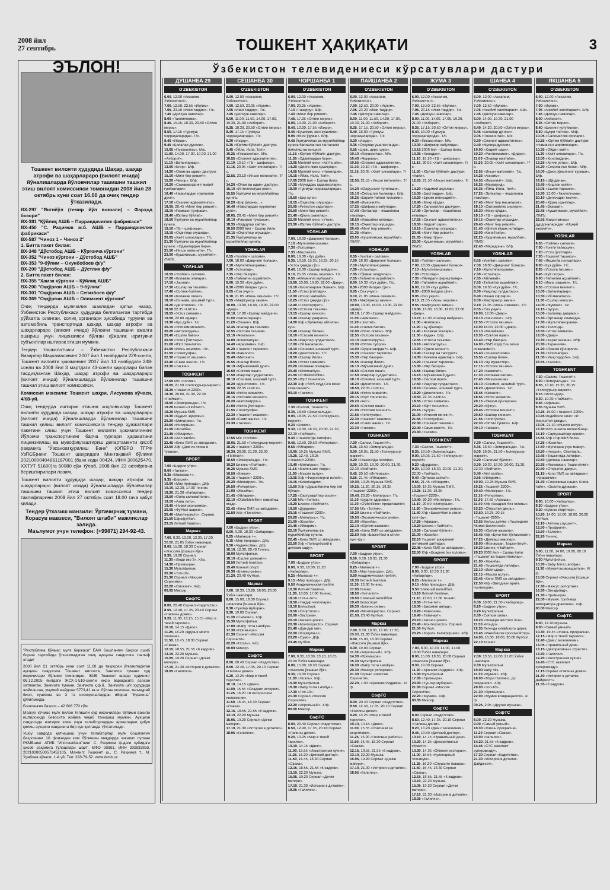2008 йил
27 сентябрь
ТОШКЕНТ ҲАҚИҚАТИ 3
ЭЪЛОН!
Тошкент вилояти ҳудудида Шаҳар, шаҳар атрофи ва шаҳарлараро (вилоят ичида) йўналишларда йўловчилар ташишни ташкил этиш вилоят комиссияси томонидан 2008 йил 28 октябрь куни соат 16.00 да очиқ тендер ўтказилади.
ВХ-297 "Янгийўл (темир йўл вокзали) – Фарҳод бозори"
ВХ-381 "Қўйлиқ АШБ – Паррандачилик фабрикаси"
ВХ-450 "С. Раҳимов м.б. АШБ – Паррандачилик фабрикаси"
ВХ-587 "Чиноз 1 – Чиноз 2"
1. Битта пакет билан:
ВХ-348 "Дўстобод АШБ – Кўргонча кўргони"
ВХ-352 "Чиноз кўргони – Дўстобод АШБ"
ВХ-353 "9-бўлим – Охунбобоев ф/у"
ВХ-209 "Дўстобод АШБ – Дўстлик ф/у"
2. Битта пакет билан:
ВХ-355 "Ҳамза кўргони – Қўйлиқ АШБ"
ВХ-200 "Оққўрғон АШБ – 9-бўлим"
ВХ-301 "Оққўрғон АШБ – Сегизбоев ф/у"
ВХ-369 "Оққўрғон АШБ – Олимкент кўргони"
Очиқ тендерда мулкчилик шаклидан қатъи назар, Ўзбекистон Республикаси ҳудудида белгиланган тартибда рўйхатга олинган, солиқ органлари ҳисобида турувчи ва автомобиль транспортида шаҳар, шаҳар атрофи ва шаҳарлараро (вилоят ичида) йўловчи ташишни амалга ошириш учун лицензияси бўлган хўжалик юритувчи субъектлар иштирок этиши мумкин.
Тендер ташкилотчиси – Ўзбекистон Республикаси Вазирлар Маҳкамасининг 2007 йил 1 ноябрдаги 229-сонли, Тошкент вилояти ҳокимининг 2007 йил 14 ноябрдаги 248-сонли ва 2008 йил 3 мартдаги 43-сонли қарорлари билан тасдиқланган Шаҳар, шаҳар атрофи ва шаҳарлараро (вилоят ичида) йўналишларда йўловчилар ташишни ташкил этиш вилоят комиссияси.
Комиссия манзили: Тошкент шаҳри, Лисунова кўчаси, 4/68-уй.
Очиқ тендерда иштирок этишни хоҳловчилар Тошкент вилояти ҳудудида шаҳар, шаҳар атрофи ва шаҳарлараро (вилоят ичида) йўналишларда йўловчилар ташишни ташкил қилиш вилоят комиссиясига тендер ҳужжатлари пакетини олиш учун Тошкент вилояти ҳокимлигининг Йўловчи транспортининг барча турлари ҳаракатини лицензиялаш ва мувофиқлаштириш департаменти ҳисоб рақамига "Ўзсаноатқурилиш Банк" (ОПЕРО ТГРФ УзПСБ)нинг Тошкент шаҳридаги Минтақавий бўлими 20210000404661167001 (банк коди 00424, ИНН 300625470, ХХТУТ 51600)га 50080 сўм тўлаб, 2008 йил 23 октябргача бериштирилари лозим.
Тошкент вилояти ҳудудида шаҳар, шаҳар атрофи ва шаҳарлараро (вилоят ичида) йўналишларда йўловчилар ташишни ташкил этиш вилоят комиссияси тендер таклифларини 2008 йил 27 октябрь соат 18.00 гача қабул қилади.
Тендер ўтказиш манзили: Ўртачирчиқ тумани, Корасув мавзеси, "Вилоят штаби" мажлислар залида.
Маълумот учун телефон: (+99871) 294-92-43.
"Республика Кўчмас мулк биржаси" ЁАЖ бошланғич баҳоси ошиб бориш тартибида ўтказиладиган очиқ аукцион савдосига таклиф этади!
2008 йил 21 октябрь куни соат 11.00 да такроран ўтказиладиган аукцион савдосига Тошкент вилояти, Зангиота тумани суд ижрочилари бўлими томонидан, ЖИБ Тошкент шаҳар судининг 06.12.2005 йилдаги ЖСХ-1-510-сонли ижро варақасига асосан хатланган, Зангиота тумани, Зангиота қ.ф.й., Зангиота ш/х ҳудудида жойлашган, умумий майдони 5773,41 кв.м. бўлган молхона, маъмурий бино, кушхона ва 3 та иссиқхоналардан иборат "Кушхона" қўйилмоқда.
Бошланғич баҳоси – 42 806 770 сўм.
Мазкур кўчмас мулк билан тегишли суд ижрочилари бўлими вакили иштирокида бевосита жойига чиқиб танишиш мумкин. Аукцион савдосида иштирок этиш учун талабгорлардан аризаларни қабул қилиш аукцион савдосига бир кун қолганда тўхтатилади.
Ушбу савдода қатнашиш учун талабгорлар мулк бошланғич баҳосининг 10 фоизидан кам бўлмаган миқдорда закалат пулини РКМБнинг АТИБ "Ипотекабанк"нинг С. Раҳимов ф-даги куйидаги ҳисоб рақамига тўлашлари шарт: МФО 00901, ИНН 200933850, 20210000500571452105. Манзил: Тошкент ш., С. Раҳимов т., М. Ўрабоев кўчаси, 1-А уй. Тел: 228-79-52. www.rkmb.uz
Ўзбекистон телевидениеси кўрсатувлари дастури
ДУШАНБА 29
O'ZBEKISTON
6.00, 12.00 «Ассалом, Ўзбекистон!».
7.00, 12.50, 22.55 «Иқлим».
7.05, 23.10 «Икки тақдир». Т/с.
7.45 «Дилхуш наволар».
8.00 «Тахлилнома».
8.45, 15.15, 18.30, 20.50 «Олтин мерос».
8.50, 17.15 «Турмуш чорраҳаларида». Т/с.
9.40 «Изҳор».
9.45 «Болалар дунёси».
10.05 «Покахонтас». М/с.
11.00, 14.00, 17.00, 19.30, 21.00 «Ахборот».
11.10 «Ватанпарвар».
13.00 «Егор». Б/ф.
14.20 «Олам ва одам» дастури.
15.10 «Минг бир ривоят».
15.20 «Чинор». В/ф.
16.20 «Самарқанднинг мовий гумбазлари».
16.40 «Наволардан нурланган дунё».
17.10 «Сизнинг адвокатингиз».
18.05, 20.45 «Минг бир ривоят».
18.10 «Рамазон тухфаси».
18.40 «Юртим бўйлаб».
18.50 Ўқитувчи ва мураббийлар кунига.
19.10 «ТВ – шифокор».
19.15 «Оҳанглар оғушида».
20.05 «Хаёт синовлари». Т/с.
21.30 Ўқитувчи ва мураббийлар кунига: «Одамлардан бири».
21.50 «Инсон матонати». Т/с.
23.00 «Кушиғимсан, мухаббат». /SMS/.
YOSHLAR
16.55 «Yoshlar» саломи».
17.00 «Келажак эгалари».
17.10 «Journal».
17.30 «Ешлар ва таълим».
17.40 «Соглик-бойлик».
18.00 «Келажак овози».
18.10 «Сеними, шошмай тур!».
18.20 «Динотопия». Т/с.
18.50 22.35 «UzEX».
18.55 «Устоз хикмати».
19.00, 22.00 «Давр».
19.30 «Куз дуйи». Т/с.
20.15 «Устозим менинг!».
20.20 «Автопатруль».
20.40 «Ешлик баёзи».
20.50 «Устоз ўгитлари».
21.00 «Юрт тинчлиги».
21.05 «Июнь окшоми». Т/с.
21.55 «Телетухфа».
22.30 «Тошкент окшоми».
22.40 «Само жанги». Т/с.
23.30 «Таскин».
TOSHKENT
17.55 М/с «Тоглик».
18.05, 21.50 «Телекурьер-маркет».
18.25 «Тошкент-2200».
18.30, 20.00, 21.30, 22.30 «Пойтахт».
18.50 «Эсмеральда». Т/с.
19.20 Бизнес-«Пойтахт».
19.25 Музыка SMS.
19.30 «Будьте здоровы».
20.20 «Милагрос». Т/с.
20.50 «Интервью».
21.00 «Жозиба».
21.45 «Уйларим».
22.10 «Аёл калби».
22.45 «Кино SMS со звёздами».
22.50 Х/ф «Дом из песка и тумана».
SPORT
7.00 «Бодрое утро».
8.00 «Талкин».
8.35 «Малахов +».
9.35 «Версия».
10.00 «Мир природы». Д/ф.
10.10, 12.30, 17.00 Теннис.
18.30, 21.30 «Хабарлар».
18.50 «Оила саломатлиги».
19.10 «Азиа лото».
19.45 «Новая экономика».
20.05 «Футбол шархи».
20.40 «Монтекристо». Сериал.
21.50 Еврофутбол.
23.15 Летний биатлон.
Марказ
7.00, 8.30, 10.30, 13.30, 17.00, 20.00, 21.05 Ўзбек наволари.
8.00, 15.00, 18.30 Сериал «Жассига ўхшаши йўк».
9.30, 19.00 Сериал.
11.30 «Люди икс-3». Х/ф.
14.30 «Премьера».
15.30 Мультфильм.
20.30 «Топ-10».
21.30 Сериал «Миссия Серенити».
22.20 «Смокинг». Х/ф.
00.05 Миксер.
СофТС
8.00, 20.40 Сериал «Кадетство».
8.50, 12.40, 17.35, 20.10 Сериал «Папины дочки».
9.20, 11.00, 13.25, 15.55 «Мир в твоей тарелке».
10.10, 14.15 «Двое».
11.25, 16.20 «Друзья моего хозяина».
11.50, 16.45, 18.30 Сериал «Сваха».
12.15, 18.55, 21.55 «6 кадров».
13.10, 22.20 Музыка.
15.05, 19.20 Сериал «Дочки матери».
17.10, 21.30 «Истории в деталях».
18.05 «Галилео».
СЕШАНБА 30
O'ZBEKISTON
6.00, 12.00 «Ассалом, Ўзбекистон!».
7.00, 12.50, 23.05 «Иқлим».
7.05 «Икки тақдир». Т/с.
7.45 «Дилхуш наволар».
8.00, 11.00, 11.50, 14.00, 17.00, 19.30, 21.00 «Ахборот».
8.35, 18.30, 20.50 «Олтин мерос».
8.40, 17.15 «Турмуш чорраҳаларида». Т/с.
9.30 «Изҳор».
9.35 «Юртим бўйлаб» дастури.
9.45 «Ўйла, Изла, Топ!».
10.25 «Покахонтас». М/с.
10.55 «Сизнинг адвокатингиз».
11.10, 19.10 «ТВ – шифокор».
11.15, 20.05 «Хаёт синовлари». Т/с.
12.55, 23.10 «Инсон матонати». Т/с.
14.20 «Олам ва одам» дастури.
15.10 «Интеллектуал ринг».
15.55 Ўқитувчи ва мураббийлар кунига.
16.20 «Бир ўлка-ки...».
16.40 «Наволардан нурланган дунё».
18.05, 20.45 «Минг бир ривоят».
18.10 «Рамазон тухфаси».
18.35 «Худудлар хаёти».
18.50 2008 йил – Ёшлар йили.
19.15 «Оҳанглар оғушида».
21.35 Ўқитувчилар ва мураббийлар кунига.
YOSHLAR
6.55 «Yoshlar» саломи».
7.00, 18.00 «Даврнинг боласи».
7.10 «Мультипанорама».
7.30 «Устозлар».
7.35 «Умр бахори».
7.55 «Табиатни асрайлик!».
8.00, 19.30 «Куз дуйи».
8.30 «2000 йилдан сунг».
9.05 «Сиз учун!».
9.10, 21.05 «Июнь окшоми». Т/с.
9.55 «Мафтункор замин».
10.00, 13.00, 16.00, 19.00, 22.00 «Давр».
10.10, 17.00 «Ешлар майдони».
11.00 «Ватанпарвар».
11.20 «Окшин». В/ф.
12.45 «Ешлар ва таълим».
12.55 «Устозга таъзим».
13.10 «Чемпион».
14.00 «Kinomaniya».
14.40 «Аразлама». Б/ф.
15.20 «Тошкент тароиси».
15.30 «Камолот».
15.40 «Матонат».
15.55 «Ешлар йили».
16.10 «Мўъжизавий дунё».
16.50 «Соғлом яша!».
17.50 «Рақслар гулдастаси».
18.10 «Сеними, шошмай тур!».
18.20 «Динотопия». Т/с.
18.50, 22.35 «UzEX».
18.55 «Устоз хикмати».
20.15 «Устозим менинг!».
20.20 «Автопатруль».
21.00 «Устоз ўгитлари».
21.55 «Телетухфа».
22.30 «Тошкент окшоми».
22.40 «Само жанги». Т/с.
23.30 «Таскин».
TOSHKENT
17.55 М/с «Тоглик».
18.05, 21.50 «Телекурьер-маркет».
18.25 «Тошкент-2200».
18.30, 20.00, 21.30, 22.30 «Пойтахт».
18.50 «Эсмеральда». Т/с.
19.20 Бизнес-«Пойтахт».
19.25 Музыка SMS.
19.50 «Химоя».
20.15 «Тошкент-2200».
20.20 «Милагрос». Т/с.
20.50 «Репортаж».
21.00 «Жозиба».
21.45 «Уйларим».
22.10 «O'zbektelefilm» намойиш этади.
22.45 «Кино SMS со звёздами».
22.50 Х/ф «Престиж».
SPORT
7.00 «Бодрое утро».
8.00, 9.30, 18.30 «Хабарлар».
8.25 «Малахов +».
9.15 «Мир природы». Д/ф.
9.50 «Чудачества». Д/ф.
10.10, 12.30, 20.40 Теннис.
18.00 Мультфильм.
18.10 «Ешлик шижоати».
18.50 Летний биатлон.
19.40 Конный спорт.
20.30 «Бизнес-ревю».
21.20, 23.40 Футбол.
Марказ
7.00, 10.30, 13.20, 18.00, 20.00 Ўзбек наволари.
8.00, 15.00, 18.30 Сериал «Жассига ўхшаши йўк».
8.30 «Тунлар муборак».
9.30, 19.00 Сериал.
11.30 «Смокинг». Х/ф.
15.30 Мультфильм.
17.00 «Baby Terra Landiya».
17.30 «Премьера».
21.30 Сериал «Миссия Серенити».
22.20 «Ноэль». Х/ф.
00.00 Миксер.
СофТС
8.00, 20.40 Сериал «Кадетство».
8.50, 12.40, 17.35, 20.10 Сериал «Папины дочки».
9.20, 13.25 «Мир в твоей тарелке».
10.10, 14.15 «Двое».
11.00, 15.55 «Сладкие истории».
11.25, 16.20 «В интересном положении».
11.50, 16.45, 18.30 Сериал «Сваха».
12.15, 18.55, 21.55 «6 кадров».
13.10, 22.20 Музыка.
15.05, 19.20 Сериал «Дочки матери».
17.10, 21.30 «Истории в деталях».
18.05 «Галилео».
ЧОРШАНБА 1
O'ZBEKISTON
6.00, 12.00 «Ассалом, Ўзбекистон!».
7.00, 23.25 «Иқлим».
7.10 «Тазарру». В/ф.
7.40 «Минг бир ривоят».
7.45, 17.25 «Олтин мерос».
8.00, 19.30, 21.00 «Ахборот».
8.40, 13.00, 17.55 «Изҳор».
8.45 «Кушиғим, жон кушиғим».
9.05 «Янги ўқувчи». В/ф.
9.45 Ўқитувчилар ва мураббийлар кунига бағишланган тантанали йиғилиш ва концерт.
11.15 «Юртим бўйлаб» дастури.
11.35 «Одамлардан бири».
13.05 Миллий кино: «Катта ойи».
14.20 «Дилга яқин кушиқлар».
14.55 Миллий кино: «Чимилдик».
16.15 «Ўйла, Изла, Топ!».
17.05 2008 йил – Ёшлар йили.
17.35 «Муқаддас қадамжолари».
18.00 «Турмуш чорраҳаларида». Т/с.
18.50 «Бир куни».
19.15 «Оҳанглар оғушида».
20.05 «Регистон садолари».
20.50 «Минг бир ривоят».
21.40 «Кўҳна оҳанглар».
22.00 Миллий кино: «Утов».
23.30 «Юртим бўйлаб» дастури.
YOSHLAR
7.00, 18.00 «Даврнинг боласи».
7.10 «Мультипанорама».
7.30 «Устозлар».
7.35 «Маслахат».
8.00, 19.30 «Куз дуйи».
8.35, 13.10, 15.35, 16.25, 20.15 «Устоз ҳақида сўз».
8.40, 16.30 «Ешлар майдони».
9.10, 21.05 «Июнь окшоми». Т/с.
9.55 «Айёмингиз муборак!».
10.00, 13.00, 19.00, 22.00 «Давр».
10.10 «Кизилжарлик Эшмат». Б/ф.
11.50 «Устоз ўгитлари».
12.00 «Рэзор маткаби».
12.25 «Устоз ҳақида сўз».
12.40 «Телепортрет».
12.55 «Устозга таъзим».
13.15 «Ешлар киноси».
13.40 «Ешлар давраси».
14.00 Х/ф «Эртаклар айтилган кун».
15.40 «Ешлар билан».
16.10 «Устозим менинг».
16.15 «Рақслар гулдастаси».
17.00 «Уй масаласи».
18.10 «Сенимиi, шошмай тур!».
18.20 «Динотопия». Т/с.
18.50 «Ешлар йили».
18.55 «Устоз хикмати».
20.20 «Келажак эгалари».
20.40 «Kinomaniya».
21.00 «O'zbektelefilm».
21.55 «Юрт тинчлиги».
22.30 Х/ф «SMS ёхуд Сен мени севасанми?».
00.10 «Таскин».
TOSHKENT
7.30 «Салом, Тошкент!».
8.35, 18.50 «Эсмеральда».
9.00, 18.05, 21.50 «Телекурьер-маркет».
9.20 «Химоя».
9.30, 10.30, 18.30, 20.00, 21.30, 22.30 «Пойтахт».
9.40 «Тошкентда латифа».
9.45, 12.50, 20.50 «Репортаж».
9.55 «Уйларим».
10.00, 19.25 Музыка SMS.
10.25, 12.40, 18.25 «Тошкент-2200».
10.40 «Милагрос». Т/с.
11.15 «Маленькие люди».
11.30 «Мысли вслух».
13.05 Х/ф «Форрестерни излаб».
15.15 «Кинотакдим».
15.50 Х/ф «Душанбагача бир гап бўлар».
17.25 «Саргузаштлар ороли».
17.55 М/с «Тоглик».
19.20 Бизнес-«Пойтахт».
19.50 «Дурдона».
20.15 «Тошкент-2200».
20.20 «Милагрос». Т/с.
21.00 «Жозиба».
21.45 «Уйларим».
22.10 Ўқитувчилар ва мураббийлар кунига.
22.45 «Кино SMS со звёздами».
22.50 Х/ф «Полицейский в детском саду».
SPORT
7.00 «Бодрое утро».
8.00, 9.30, 18.30, 21.20 «Хабарлар».
8.25 «Малахов +».
9.15 «Мир природы». Д/ф.
9.50 Академическая гребля.
10.30 Летний биатлон.
11.30, 13.00, 17.00 Теннис.
18.10 «Тет-а-тет».
18.50 «Такдир чизгилари».
19.10 Велоспорт.
19.50 «Спортлото».
20.00 «Экстрим».
20.10 «Бизнес-ревю».
20.30 «Монтекристо». Сериал.
21.40 «Дув-дув гап».
22.00 «Формула-1».
23.20 «Сумо». Д/ф.
23.45 Футбол.
Марказ
7.00, 8.30, 10.30, 13.10, 18.05, 20.00 Ўзбек наволари.
8.00, 15.00, 18.30 Сериал «Жассига ўхшаши йўк».
9.30, 19.00 Сериал.
11.30 «Ноэль». Х/ф.
15.30 Мультфильм.
16.30 «Baby Terra Landiya».
17.30 «Топ-10».
21.30 Сериал «Миссия Серенити».
22.20 «Апрельный». Х/ф.
00.00 Миксер.
СофТС
8.00, 20.40 Сериал «Кадетство».
8.50, 12.40, 17.35, 20.10 Сериал «Папины дочки».
9.20, 13.25 «Мир в твоей тарелке».
10.10, 14.15 «Двое».
11.00, 15.55 «Иностранная кухня».
11.25, 16.20 «Детский доктор».
11.50, 16.45, 18.30 Сериал «Сваха».
12.15, 18.55, 21.55 «6 кадров».
13.10, 22.20 Музыка.
15.05, 19.20 Сериал «Дочки матери».
17.10, 21.30 «Истории в деталях».
18.05 «Галилео».
ПАЙШАНБА 2
O'ZBEKISTON
6.00, 12.00 «Ассалом, Ўзбекистон!».
7.00, 12.50, 23.00 «Иқлим».
7.05, 23.20 «Икки тақдир».
7.45 «Дилхуш наволар».
8.00, 11.00, 11.50, 14.00, 17.00, 19.30, 21.00 «Ахборот».
8.35, 17.15, 20.50 «Олтин мерос».
8.40, 18.00 «Турмуш чорраҳаларида». Т/с.
9.30 «Изҳор».
9.35 «Орзулар ушаланганда».
9.55 «Цирк, цирк, цирк».
10.10 «Покахонтас». М/с.
10.40 «Чорраха».
10.55 «Сизнинг адвокатингиз».
11.10, 19.10 «ТВ – шифокор».
11.15, 20.05 «Хаёт синовлари». Т/с.
12.55, 21.55 «Инсон матонати». Т/с.
14.20 «Юлдузнинг тугилиши».
15.10 «Оқтошлик болалар». Б/ф.
16.25 «Евроѓи табиат тилсими».
16.40 «Имконият».
17.25 «Шифокор кабулида».
17.40 «Эртаклар – яхшиликка етаклар».
18.50 «Навсийни англаш».
19.15 «Оҳанглар оғушида».
20.45 «Минг бир ривоят».
21.35 «Жан».
23.05 «Кушиғимсан, мухаббат». /SMS/.
YOSHLAR
6.55 «Yoshlar» саломи».
7.00, 18.00 «Даврнинг боласи».
7.10 «Мультипанорама».
7.30 «Устозлар».
7.35 «Сўнмас юлдузлар».
7.55 «Табиатни асрайлик!».
8.00, 19.30 «Куз дуйи». Т/с.
8.30 «2000 йилдан сўнг».
9.05 «Сиз учун!».
9.10, 21.05 «Июнь окшоми».
9.55 «Мафтункор замин».
10.00, 13.00, 16.00, 19.00, 22.00 «Давр».
10.10, 17.00 «Ешлар майдони».
11.00 «Чемпион».
11.20 «Journal».
11.40 «Ешлик баёзи».
12.00 «Олис осмон». В/ф.
12.55 «Устозга таъзим».
13.10 «Автопатруль».
13.30 «Олтин тупрок».
14.00 «Зухра каерда?». Б/ф.
15.20 «Тошкент тароиси».
15.30 «Умр бахори».
15.55 «Ешлар йили».
16.10 «Мўъжизавий дунё».
16.50 «Соғлом яша!».
17.50 «Рақслар гулдастаси».
18.10 «Сеними, шошмай тур!».
18.20 «Динотопия». Т/с.
18.50, 22.35 «UzEX».
18.55 «Устоз хикмати».
20.15 «Юрт тинчлиги».
20.20 «Акс».
20.50 «Соғлом яша!».
21.00 «Устозим менинг!».
21.55 «Телетухфа».
22.30 «Тошкент окшоми».
22.40 «Само жанги». Т/с.
23.30 «Таскин».
TOSHKENT
7.30 «Салом, Тошкент!».
8.35, 18.50 «Эсмеральда».
9.00, 18.05, 21.50 «Телекурьер-маркет».
9.20 «Тошкентда латифа».
9.30, 10.30, 18.30, 20.00, 21.30, 22.30 «Пойтахт».
9.45, 20.50 «Интервью».
9.55, 21.45 «Уйларим».
10.00, 19.25 Музыка SMS.
10.25, 11.20, 20.15, 18.25 «Тошкент-2200».
10.40, 20.20 «Милагрос». Т/с.
11.10 «Будьте здоровы».
11.30 «O'zbekkino» представляет.
17.55 М/с «Тоглик».
19.20 Бизнес-«Пойтахт».
19.50 «Экономическое ревю».
21.00 «Жозиба».
22.10 «Юртим жамоли».
22.45 «Кино SMS со звёздами».
22.50 Х/ф «Баскетбол в стиле кунг-фу».
SPORT
7.00 «Бодрое утро».
8.00, 9.30, 18.30, 21.30 «Хабарлар».
8.25 «Малахов +».
9.15 «Мир природы». Д/ф.
9.50 Академическая гребля.
10.30 Летний биатлон.
11.30, 13.00 Теннис.
17.00 Теннис.
18.50 «Тет-а-тет».
19.00 Пляжный волейбол.
19.40 Велоспорт.
20.30 «Бизнес-ревю».
20.40 «Монтекристо». Сериал.
21.50, 23.40 Футбол.
Марказ
7.00, 8.30, 10.30, 13.10, 17.30, 20.00, 21.00 Ўзбек наволари.
8.00, 15.00, 18.30 Сериал «Жассига ўхшаши йўк».
9.30, 19.00 Сериал.
11.30 «Апрельный». Х/ф.
14.30 «Премьера».
15.30 Мультфильм.
16.30 «Baby Terra Landiya».
20.30 «Махсус репортаж».
21.30 Сериал «Миссия Серенити».
22.20, 1.00 «Хроники Риддика». Х/ф.
СофТС
8.00, 20.40 Сериал «Кадетство».
8.50, 12.40, 17.35, 20.10 Сериал «Папины дочки».
9.20, 13.25 «Мир в твоей тарелке».
10.10, 14.15 «Двое».
11.00, 15.55 «Охотники за рецептами».
11.25, 16.20 «Полевые работы».
11.50, 16.45, 18.30 Сериал «Сваха».
12.15, 18.55, 21.55 «6 кадров».
13.10, 22.20 Музыка.
15.05, 19.20 Сериал «Дочки матери».
17.10, 21.30 «Истории в деталях».
18.05 «Галилео».
ЖУМА 3
O'ZBEKISTON
6.00, 12.00 «Ассалом, Ўзбекистон!».
7.00, 12.50, 22.55 «Иқлим».
7.05, 23.15 «Икки тақдир». Т/с.
7.45 «Дилхуш наволар».
8.00, 11.00, 14.00, 17.00, 19.30, 21.00 «Ахборот».
8.35, 17.15, 20.50 «Олтин мерос».
8.40, 18.00 «Турмуш чорраҳаларида». Т/с.
9.30 «Покахонтас». М/с.
10.00 «Шифокор кабулида».
10.15 2008 йил – Ёшлар йили.
10.35 «Хонадон».
11.10, 19.10 «ТВ – шифокор».
11.15, 20.05 «Хаёт синовлари». Т/с.
11.50 «Юртим бўйлаб» дастури: «Хаёл».
12.55, 21.50 «Инсон матонати». Т/с.
14.20 «Кадимий акуалар».
15.05 «Бахт кадри». Б/ф.
16.20 «Ерким ихтисодиёт».
16.40 «Мехр кўзда».
17.20 «Саломатлик дастури».
17.40 «Эртаклар – яхшиликка етаклар».
17.55 «Сизнинг адвокатингиз».
18.50 «Хидоят сари».
19.15 «Оҳанглар оғушида».
20.45 «Минг бир ривоят».
21.35 «Макр тўри».
23.00 «Кушиғимсан, мухаббат». /SMS/.
YOSHLAR
6.55 «Yoshlar» саломи».
7.00, 18.00 «Даврнинг боласи».
7.10 «Мультипанорама».
7.30 «Устозлар».
7.35 «Уйимдаги фаришталар».
7.55 «Табиатни асрайлик!».
8.00, 19.30 «Куз дуйи».
8.30 «2000 йилдан сўнг».
9.05 «Сиз учун!».
9.10, 21.05 «Июнь окшоми».
9.55 «Мафтункор замин».
10.00, 13.00, 16.00, 19.00, 22.00 «Давр».
10.10, 17.00 «Ешлар майдони».
11.00 «Чемпион».
11.20 «Бу кўшлар».
11.40 «Келажак эгалари».
11.50 «Кадах». В/ф.
12.55 «Устозга таъзим».
13.10 «Автопатруль».
13.30 «Сувни асранг!».
13.40 «Тасвир ва тассурот».
14.00 «Кичкина одамлар». Б/ф.
15.20 «Тошкент тароиси».
15.30 «Умр бахори».
15.55 «Ешлар йили».
16.10 «Мўъжизавий дунё».
16.50 «Соғлом яша!».
17.50 «Рақслар гулдастаси».
18.10 «Сеними, шошмай тур!».
18.20 «Динотопия». Т/с.
18.50, 22.35 «UzEX».
18.55 «Устоз хикмати».
20.10 «Юрт тинчлиги».
20.15 «Бугун».
21.00 «Устозим менинг!».
21.55 «Телетухфа».
22.30 «Тошкент окшоми».
22.40 «Само жанги». Т/с.
23.30 «Таскин».
TOSHKENT
7.30 «Салом, Тошкент!».
8.35, 18.50 «Эсмеральда».
9.00, 18.05, 21.50 «Телекурьер-маркет».
9.20 «Дурдона».
9.30, 10.30, 18.30, 20.00, 21.30, 22.30 «Пойтахт».
9.40 «Эртакка саёхат».
9.55, 21.45 «Уйларим».
10.00, 19.25 Музыка SMS.
10.25, 11.30, 18.25 «Тошкент-2200».
10.40, 20.20 «Милагрос». Т/с.
11.10, 20.50 «Интервью».
11.20 «Экономическое ревью».
11.40 Х/ф «Баскетбол в стиле кунг-фу».
17.25 «Афиша».
19.20 Бизнес-«Пойтахт».
19.50 «Саломат бўлинг».
21.00 «Жозиба».
22.10 Тошкент шахрининг ижтимоий ҳаётидан.
22.45 «Кино SMS со звёздами».
22.50 Х/ф «Всадник без головы».
SPORT
7.00 «Бодрое утро».
8.00, 9.30, 18.30, 21.30 «Хабарлар».
8.25 «Малахов +».
9.15 «Мир природы». Д/ф.
9.50 Пляжный волейбол.
10.10 Летний биатлон.
11.10, 13.00, 17.00 Теннис.
18.50 «Тет-а-тет».
19.00 «Бахоман авлод».
19.20 «Ровесник».
19.40 «Тайм-аут».
20.10 «Бизнес-ревю».
20.40 «Монтекристо». Сериал.
21.50 Футбол.
23.25 «Король Калифорнии». Х/ф.
Марказ
7.00, 8.30, 10.30, 14.00, 17.00, 18.00 Ўзбек наволари.
8.00, 15.00, 18.30, 20.00 Сериал «Жассига ўхшаши йўк».
9.30, 19.00 Сериал.
11.30 «Хроники Риддика». Х/ф.
15.30 Мультфильм.
17.30 «Премьера».
20.30 «Тунлар муборак».
21.30 Сериал «Миссия Серенити».
22.20 «Мумия». Х/ф.
00.35 Миксер.
СофТС
8.00 Сериал «Кадетство».
8.50, 12.40, 17.35, 20.10 Сериал «Папины дочки».
9.20, 13.20 «Дом с мезонином».
9.45, 13.50 «Детский доктор».
10.10, 14.15 «Правильный дом».
10.20, 14.25 «Декоративные страсти».
10.30, 14.35 «Обмани ресторан».
11.00, 15.55 «Кулинарный техникум».
11.25, 16.20 «Спросите повара».
11.50, 16.45, 18.30 Сериал «Сваха».
12.15, 18.55, 21.55 «6 кадров».
13.10, 22.20 Музыка.
15.05, 19.20 Сериал «Дочки матери».
17.10, 21.30 «Истории в деталях».
18.05 «Галилео».
ШАНБА 4
O'ZBEKISTON
6.00, 12.00 «Ассалом, Ўзбекистон!».
7.00, 12.50 «Иқлим».
7.05 «Ажойиб хаёлпараст». Б/ф.
7.45 «Дилхуш наволар».
8.00, 14.00, 19.30, 21.00 «Ахборот».
8.40, 14.20, 20.50 «Олтин мерос».
8.45 «Болалар дунёси».
9.05 «Покахонтас». М/с.
9.30 «Сизнинг адвокатингиз».
9.40 «Мусиқа дунёси».
10.00 «Хидоят сари».
10.20 «Рангинкамон». «Дидор».
11.00 «Оналар мактаби».
11.20, 20.05 «Хаёт синовлари». Т/с.
12.55 «Инсон матонати». Т/с.
14.25 «Азизим».
14.55 «Имконият». Б/ф.
16.25 «Марварид».
16.35 «Ўйла, Изла, Топ!».
17.25 «Эртаклар – яхшиликка етаклар».
17.45 «Минг бир масалахат».
18.10 «Саломатлик сирлари».
18.30 «Мехр кўзда».
19.10 «ТВ – шифокор».
19.15 «Оҳанглар оғушида».
20.45 «Минг бир ривоят».
21.40 «Кўнгил кўшик истайди».
22.00 «КиноТеатр».
22.25 «Кушиғимсан, мухаббат». /SMS/.
22.40 «Марадона». Б/ф.
YOSHLAR
6.55 «Yoshlar» саломи».
7.00, 18.00 «Даврнинг боласи».
7.10 «Мультипанорама».
7.30 «Устозлар».
7.35 «Айланай».
7.55 «Табиатни асрайлик!».
8.00, 19.30 «Куз дуйи». Т/с.
8.30 «Рақслар гулдастаси».
8.40 «Яшаш сирлари».
9.00 «Мафтункор замин».
9.10, 21.05 «Июнь окшоми». Т/с.
9.55 «Сиз учун!».
10.00, 19.00 «Давр».
10.10 «Кинг-Конг». Б/ф.
12.55 «Устозга таъзим».
13.00 16.00, 22.00 «Давр».
13.10 «Малайзия».
13.30 «Соғлом яша!».
13.40 «Умр бахори».
14.00 «SMS ёхуд Сен мени севасанми?».
15.40 «Тошкентнома».
15.55 «Ешлар йили».
16.10 «Чу мушкетёр».
17.15 «Устозга таъзим».
17.20 «Камолот».
17.30 «Келажак овози».
17.40 «Мехмонхона».
18.10 «Сенимиi, шошмай тур!».
18.20 «Динотопия». Т/с.
18.45 «Каталог».
18.55 «Устоз хикмати».
20.15 «Окшом кўнгирони».
20.20 «Кўзгу».
20.45 «Устозим менинг!».
20.50 «Ешлар киноси».
21.55 «Телетухфа».
22.30 «Олтин тўкмок». Б/ф.
00.10 «Таскин».
TOSHKENT
7.30 «Салом, Тошкент!».
8.35, 18.50 «Эсмеральда». Т/с.
9.00, 18.05, 21.50 «Телекурьер-маркет».
9.20 «Саломат бўлинг».
9.30, 10.30, 18.30, 20.00, 21.30, 22.30 «Пойтахт».
9.40 «Аёл калби».
9.55 «Уйларим».
10.00, 19.25 Музыка SMS.
10.25 «Тошкент-2200».
10.40 «Милагрос». Т/с.
11.15 «Репортаж».
11.30, 17.50 «Афиша».
11.40 Х/ф «Всадник без головы».
13.20 «Открытая дверь».
13.50, 18.25, 20.15 «Тошкент-2200».
13.55 Фильм детям: «Последняя Мимзя Вселенной».
15.30 «Юртим жамоли».
15.45 Х/ф «Буни биз тўхтамизанг».
17.25 «Дилкаш наволар».
18.00 «Ягонамсан, Тошкентим!».
19.20 Бизнес-«Пойтахт».
20.20 2008 йил – Ёшлар йили: «Тошкент ва тошкентликлар».
21.00 «Жозиба».
21.45 «Тошкентда латифа».
22.10 «Истеъдод».
22.15 «Мысли вслух».
22.45 «Кино SMS со звёздами».
22.50 Х/ф «Звёздные врата. Континуум».
SPORT
8.00, 10.00, 21.50 «Хабарлар».
8.20 «Бодрое утро».
9.20 Мультфильм.
9.30 «Соғлом оила».
10.20 «Пещера жёлтого пса».
11.50 «Рондо».
12.35 Легенда китайского цирка.
13.45 «Ракибингиз гроссмейстер».
14.00, 16.00, 18.00, 20.00 Футбол.
22.10 Теннис.
Марказ
7.00, 13.50, 19.00, 21.05 Ўзбек наволари.
9.30 Мультфильм.
10.00 Baby hits.
11.30 «Мумия». Х/ф.
16.00 «Мэри Поппинс, до свидания!». Х/ф.
20.00 «Топ-10».
21.30 «Премьера».
22.00 «Мумия возвращается». Х/ф.
00.25, 2.05 «Другая музыка».
СофТС
8.00, 22.20 Музыка.
9.00 «Самый умный».
10.30 «Жизнь прекрасна».
11.20 Сериал «Сваха».
13.00 «Галилео».
14.20, 21.55 «6 кадров».
14.45 «СТС зажигает суперзвезду».
17.30 Сериал «Кадетство».
21.30 «Истории в деталях. Дайджест».
ЯКШАНБА 5
O'ZBEKISTON
6.00, 12.00 «Ассалом, Ўзбекистон!».
7.00 «Иқлим».
7.05 «Ажойиб хаёлпараст». Б/ф.
7.45 «Дилхуш наволар».
8.00 «Ахборот».
8.35 «Олтин мерос».
8.40 «Бизнинг кутубхона».
8.50 «Букри тойчоқ». М/ф.
10.05 «Саломатлик сирлари».
10.25 «Юртим бўйлаб» дастури: «Наманган ширмолнари».
10.35 «Ойдин хаёт».
11.20 «Хаёт синовлари». Т/с.
13.00 «Кинотакдим».
13.25 «Кичик устоз». Б/ф.
15.20 «Сехрланган бола». М/ф.
16.00 «Дока рўмолнинг куриши». Б/ф.
18.15 «Шўрданак».
18.45 «Кишлок хаёти».
19.05 «Ешлик тароиси».
19.30, 21.00 «Тахлилнома».
20.10 «Денгиздан томчи».
20.40 «Кўҳна оҳанглар».
21.45 «Заковат».
22.45 «Кушиғимсан, мухаббат». /SMS/.
22.55 Жаҳон киноси дурдоналаридан: «Ишқий кафияти».
YOSHLAR
6.55 «Yoshlar» саломи».
7.00 «Тонгги табассум».
7.20 «Устоз ўгитлари».
7.30 «Тошкент тароиси».
7.45 «Якшанба нонуштаси».
8.00 «Куз дуйи». Т/с.
8.35 «Устозга таъзим».
8.45 «Куй сехри».
9.00 «Табиатни асрайлик!».
9.10 «Июнь окшоми». Т/с.
9.55 «Устозим менинг!».
10.00 «Ватанпарвар».
10.50 «Уй масаласи».
11.50 «Ешлар киноси».
14.00 «Жумонг». Т/с.
14.15 «Бугун».
15.00 «Болалар давраси».
15.30 «Эртаклар оламида».
17.30 «Мультипанорама».
17.50 «Телегид».
18.50 «Устоз хикмати».
19.00 «Давр».
19.30 «Карзи хасана». В/ф.
20.30 «Таранним».
21.20 «Окшом кўнгироги».
21.30 «Kinomaniya».
21.00 «Ишқ гирдоби». Б/ф.
23.55 «Таскин».
TOSHKENT
7.30 «Салом, Тошкент!».
8.30 «Эсмеральда». Т/с.
8.55, 13.10, 15.35, 20.15 «Телекурьер-маркет».
9.15 «Истеъдод».
9.30, 10.30 «Пойтахт».
9.45 «Афиша».
9.55 Музыка SMS.
10.25, 15.00 «Тошкент-2200».
10.45 Индийское кино: «И прольётся дождь».
13.05, 21.10 «Мысли вслух».
13.30 М/ф «Школа волшебниц».
15.10 «Саргузаштлар ороли».
15.55 Х/ф «Гаройиб бола».
17.25 «Жозиба».
17.50 «Мулоҳаза учун мавзу».
18.20 «Нексия». Спектакль.
19.45 «Тошкентда латифа».
19.50 «Дилкаш наволар».
20.35 «Ягонамсан, Тошкентим!».
20.40 «Открытая дверь».
21.15 «Кино SMS со звёздами»: «Красавчик».
21.40 «Сокровища нации. Книга тайн». «Золото дураков».
SPORT
8.00, 10.00 «Хабарлар».
8.20 «Бодрое утро».
9.20 «Кувнок стартлар».
10.20, 14.00, 16.00, 18.00, 20.00 Футбол.
12.10 «Аптека слушает».
12.50 «Профринг».
13.50 «Талкин».
22.20 Теннис.
Марказ
5.00, 11.00, 14.00, 18.00, 20.10 Ўзбек наволари.
9.30 Мультфильм.
10.30 «Baby Terra Landiya».
11.30 «Мумия возвращается». Х/ф.
15.00 Сериал «Жассига ўхшаши йўк».
17.30 «Махсус репортаж».
19.30 «Звездопад».
21.30 «Премьера».
22.00 «Мумия. Гробница императора драконов». Х/ф.
00.00 Миксер.
СофТС
8.00, 22.20 Музыка.
9.00 «Самый умный».
10.30, 19.45 «Жизнь прекрасна».
12.15 «Мир в твоей тарелке».
12.40 «Дом с мезонином».
13.05 «Правильный дом».
13.15 «Декоративные страсти».
13.30 «Галилео».
14.20 «Иностранная кухня».
14.45 «СТС зажигает суперзвезду».
17.15 Сериал «Папины дочки».
21.30 «Истории в деталях. Дайджест».
21.55 «6 кадров».